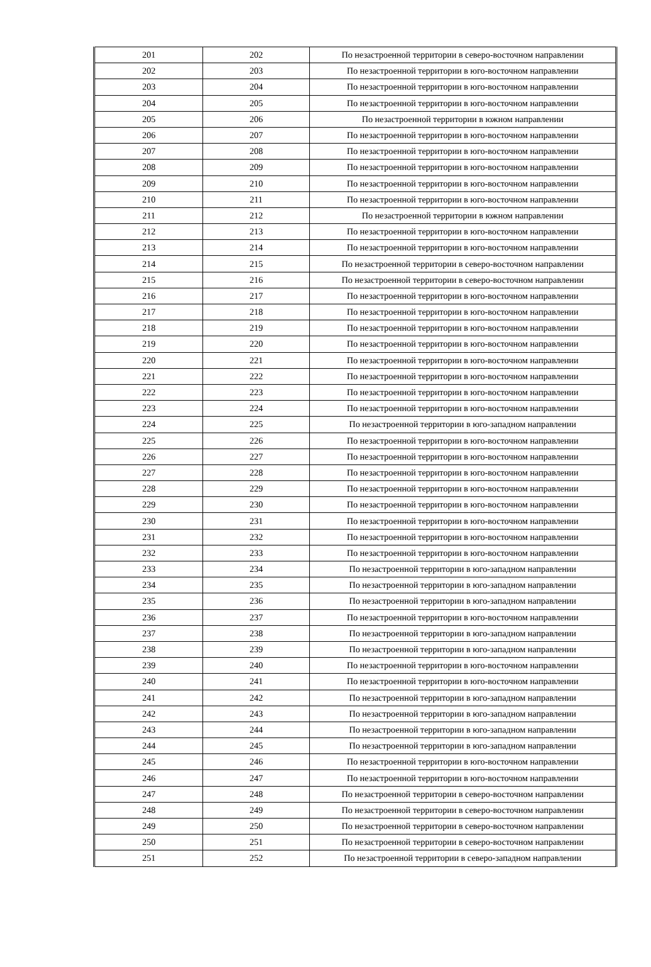| 201 | 202 | По незастроенной территории в северо-восточном направлении |
| 202 | 203 | По незастроенной территории в юго-восточном направлении |
| 203 | 204 | По незастроенной территории в юго-восточном направлении |
| 204 | 205 | По незастроенной территории в юго-восточном направлении |
| 205 | 206 | По незастроенной территории в южном направлении |
| 206 | 207 | По незастроенной территории в юго-восточном направлении |
| 207 | 208 | По незастроенной территории в юго-восточном направлении |
| 208 | 209 | По незастроенной территории в юго-восточном направлении |
| 209 | 210 | По незастроенной территории в юго-восточном направлении |
| 210 | 211 | По незастроенной территории в юго-восточном направлении |
| 211 | 212 | По незастроенной территории в южном направлении |
| 212 | 213 | По незастроенной территории в юго-восточном направлении |
| 213 | 214 | По незастроенной территории в юго-восточном направлении |
| 214 | 215 | По незастроенной территории в северо-восточном направлении |
| 215 | 216 | По незастроенной территории в северо-восточном направлении |
| 216 | 217 | По незастроенной территории в юго-восточном направлении |
| 217 | 218 | По незастроенной территории в юго-восточном направлении |
| 218 | 219 | По незастроенной территории в юго-восточном направлении |
| 219 | 220 | По незастроенной территории в юго-восточном направлении |
| 220 | 221 | По незастроенной территории в юго-восточном направлении |
| 221 | 222 | По незастроенной территории в юго-восточном направлении |
| 222 | 223 | По незастроенной территории в юго-восточном направлении |
| 223 | 224 | По незастроенной территории в юго-восточном направлении |
| 224 | 225 | По незастроенной территории в юго-западном направлении |
| 225 | 226 | По незастроенной территории в юго-восточном направлении |
| 226 | 227 | По незастроенной территории в юго-восточном направлении |
| 227 | 228 | По незастроенной территории в юго-восточном направлении |
| 228 | 229 | По незастроенной территории в юго-восточном направлении |
| 229 | 230 | По незастроенной территории в юго-восточном направлении |
| 230 | 231 | По незастроенной территории в юго-восточном направлении |
| 231 | 232 | По незастроенной территории в юго-восточном направлении |
| 232 | 233 | По незастроенной территории в юго-восточном направлении |
| 233 | 234 | По незастроенной территории в юго-западном направлении |
| 234 | 235 | По незастроенной территории в юго-западном направлении |
| 235 | 236 | По незастроенной территории в юго-западном направлении |
| 236 | 237 | По незастроенной территории в юго-восточном направлении |
| 237 | 238 | По незастроенной территории в юго-западном направлении |
| 238 | 239 | По незастроенной территории в юго-западном направлении |
| 239 | 240 | По незастроенной территории в юго-восточном направлении |
| 240 | 241 | По незастроенной территории в юго-восточном направлении |
| 241 | 242 | По незастроенной территории в юго-западном направлении |
| 242 | 243 | По незастроенной территории в юго-западном направлении |
| 243 | 244 | По незастроенной территории в юго-западном направлении |
| 244 | 245 | По незастроенной территории в юго-западном направлении |
| 245 | 246 | По незастроенной территории в юго-восточном направлении |
| 246 | 247 | По незастроенной территории в юго-восточном направлении |
| 247 | 248 | По незастроенной территории в северо-восточном направлении |
| 248 | 249 | По незастроенной территории в северо-восточном направлении |
| 249 | 250 | По незастроенной территории в северо-восточном направлении |
| 250 | 251 | По незастроенной территории в северо-восточном направлении |
| 251 | 252 | По незастроенной территории в северо-западном направлении |